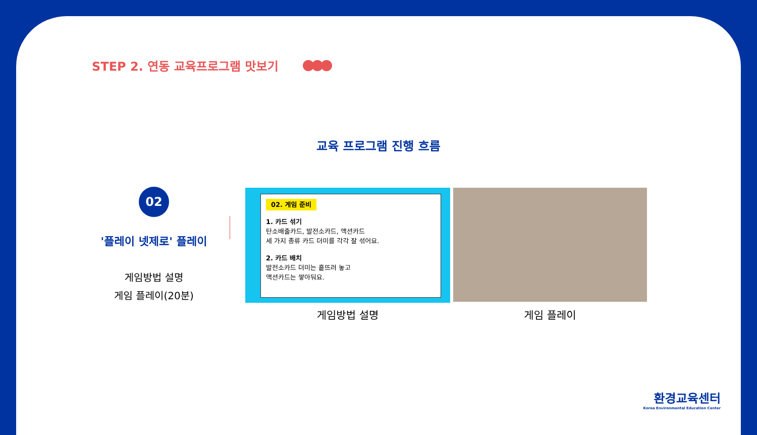STEP 2. 연동 교육프로그램 맛보기
교육 프로그램 진행 흐름
02
'플레이 넷제로' 플레이
게임방법 설명
게임 플레이(20분)
02. 게임 준비
1. 카드 섞기
탄소배출카드, 발전소카드, 액션카드
세 가지 종류 카드 더미를 각각 잘 섞어요.
2. 카드 배치
발전소카드 더미는 흩뜨려 놓고
액션카드는 쌓아둬요.
게임방법 설명
게임 플레이
환경교육센터
Korea Environmental Education Center